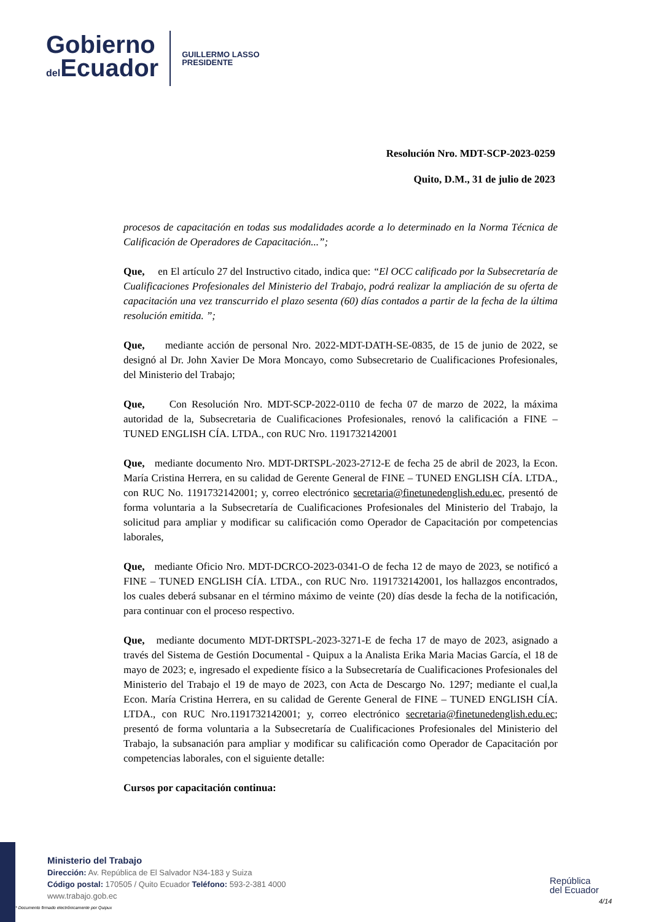Gobierno
del Ecuador
GUILLERMO LASSO
PRESIDENTE
Resolución Nro. MDT-SCP-2023-0259
Quito, D.M., 31 de julio de 2023
procesos de capacitación en todas sus modalidades acorde a lo determinado en la Norma Técnica de Calificación de Operadores de Capacitación...”;
Que, en El artículo 27 del Instructivo citado, indica que: “El OCC calificado por la Subsecretaría de Cualificaciones Profesionales del Ministerio del Trabajo, podrá realizar la ampliación de su oferta de capacitación una vez transcurrido el plazo sesenta (60) días contados a partir de la fecha de la última resolución emitida. ”;
Que, mediante acción de personal Nro. 2022-MDT-DATH-SE-0835, de 15 de junio de 2022, se designó al Dr. John Xavier De Mora Moncayo, como Subsecretario de Cualificaciones Profesionales, del Ministerio del Trabajo;
Que, Con Resolución Nro. MDT-SCP-2022-0110 de fecha 07 de marzo de 2022, la máxima autoridad de la, Subsecretaria de Cualificaciones Profesionales, renovó la calificación a FINE – TUNED ENGLISH CÍA. LTDA., con RUC Nro. 1191732142001
Que, mediante documento Nro. MDT-DRTSPL-2023-2712-E de fecha 25 de abril de 2023, la Econ. María Cristina Herrera, en su calidad de Gerente General de FINE – TUNED ENGLISH CÍA. LTDA., con RUC No. 1191732142001; y, correo electrónico secretaria@finetunedenglish.edu.ec, presentó de forma voluntaria a la Subsecretaría de Cualificaciones Profesionales del Ministerio del Trabajo, la solicitud para ampliar y modificar su calificación como Operador de Capacitación por competencias laborales,
Que, mediante Oficio Nro. MDT-DCRCO-2023-0341-O de fecha 12 de mayo de 2023, se notificó a FINE – TUNED ENGLISH CÍA. LTDA., con RUC Nro. 1191732142001, los hallazgos encontrados, los cuales deberá subsanar en el término máximo de veinte (20) días desde la fecha de la notificación, para continuar con el proceso respectivo.
Que, mediante documento MDT-DRTSPL-2023-3271-E de fecha 17 de mayo de 2023, asignado a través del Sistema de Gestión Documental - Quipux a la Analista Erika Maria Macias García, el 18 de mayo de 2023; e, ingresado el expediente físico a la Subsecretaría de Cualificaciones Profesionales del Ministerio del Trabajo el 19 de mayo de 2023, con Acta de Descargo No. 1297; mediante el cual,la Econ. María Cristina Herrera, en su calidad de Gerente General de FINE – TUNED ENGLISH CÍA. LTDA., con RUC Nro.1191732142001; y, correo electrónico secretaria@finetunedenglish.edu.ec; presentó de forma voluntaria a la Subsecretaría de Cualificaciones Profesionales del Ministerio del Trabajo, la subsanación para ampliar y modificar su calificación como Operador de Capacitación por competencias laborales, con el siguiente detalle:
Cursos por capacitación continua:
Ministerio del Trabajo
Dirección: Av. República de El Salvador N34-183 y Suiza
Código postal: 170505 / Quito Ecuador Teléfono: 593-2-381 4000
www.trabajo.gob.ec
República
del Ecuador
4/14
* Documento firmado electrónicamente por Quipux